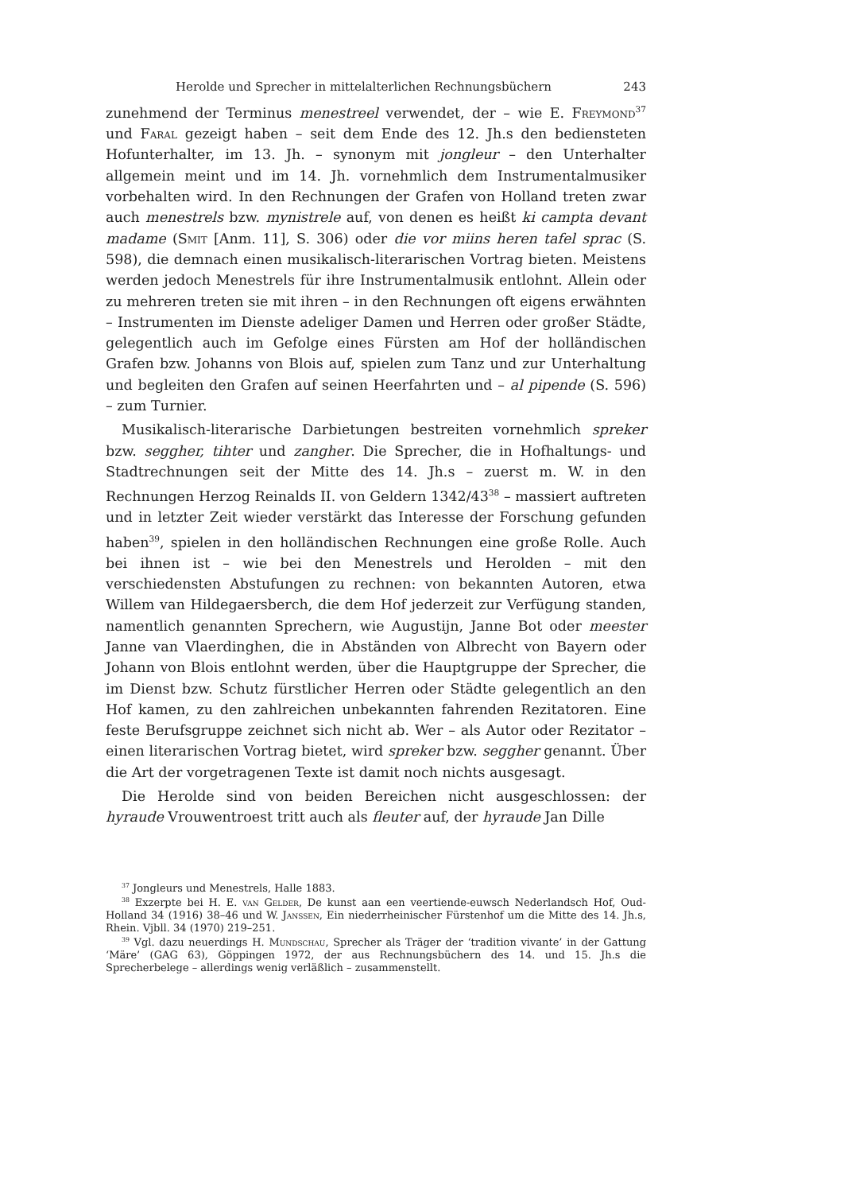Herolde und Sprecher in mittelalterlichen Rechnungsbüchern 243
zunehmend der Terminus menestreel verwendet, der – wie E. Freymond<sup>37</sup> und Faral gezeigt haben – seit dem Ende des 12. Jh.s den bediensteten Hofunterhalter, im 13. Jh. – synonym mit jongleur – den Unterhalter allgemein meint und im 14. Jh. vornehmlich dem Instrumentalmusiker vorbehalten wird. In den Rechnungen der Grafen von Holland treten zwar auch menestrels bzw. mynistrele auf, von denen es heißt ki campta devant madame (Smit [Anm. 11], S. 306) oder die vor miins heren tafel sprac (S. 598), die demnach einen musikalisch-literarischen Vortrag bieten. Meistens werden jedoch Menestrels für ihre Instrumentalmusik entlohnt. Allein oder zu mehreren treten sie mit ihren – in den Rechnungen oft eigens erwähnten – Instrumenten im Dienste adeliger Damen und Herren oder großer Städte, gelegentlich auch im Gefolge eines Fürsten am Hof der holländischen Grafen bzw. Johanns von Blois auf, spielen zum Tanz und zur Unterhaltung und begleiten den Grafen auf seinen Heerfahrten und – al pipende (S. 596) – zum Turnier.
Musikalisch-literarische Darbietungen bestreiten vornehmlich spreker bzw. seggher, tihter und zangher. Die Sprecher, die in Hofhaltungs- und Stadtrechnungen seit der Mitte des 14. Jh.s – zuerst m. W. in den Rechnungen Herzog Reinalds II. von Geldern 1342/43<sup>38</sup> – massiert auftreten und in letzter Zeit wieder verstärkt das Interesse der Forschung gefunden haben<sup>39</sup>, spielen in den holländischen Rechnungen eine große Rolle. Auch bei ihnen ist – wie bei den Menestrels und Herolden – mit den verschiedensten Abstufungen zu rechnen: von bekannten Autoren, etwa Willem van Hildegaersberch, die dem Hof jederzeit zur Verfügung standen, namentlich genannten Sprechern, wie Augustijn, Janne Bot oder meester Janne van Vlaerdinghen, die in Abständen von Albrecht von Bayern oder Johann von Blois entlohnt werden, über die Hauptgruppe der Sprecher, die im Dienst bzw. Schutz fürstlicher Herren oder Städte gelegentlich an den Hof kamen, zu den zahlreichen unbekannten fahrenden Rezitatoren. Eine feste Berufsgruppe zeichnet sich nicht ab. Wer – als Autor oder Rezitator – einen literarischen Vortrag bietet, wird spreker bzw. seggher genannt. Über die Art der vorgetragenen Texte ist damit noch nichts ausgesagt.
Die Herolde sind von beiden Bereichen nicht ausgeschlossen: der hyraude Vrouwentroest tritt auch als fleuter auf, der hyraude Jan Dille
<sup>37</sup> Jongleurs und Menestrels, Halle 1883.
<sup>38</sup> Exzerpte bei H. E. van Gelder, De kunst aan een veertiende-euwsch Nederlandsch Hof, Oud-Holland 34 (1916) 38–46 und W. Janssen, Ein niederrheinischer Fürstenhof um die Mitte des 14. Jh.s, Rhein. Vjbll. 34 (1970) 219–251.
<sup>39</sup> Vgl. dazu neuerdings H. Mundschau, Sprecher als Träger der ‘tradition vivante’ in der Gattung ‘Märe’ (GAG 63), Göppingen 1972, der aus Rechnungsbüchern des 14. und 15. Jh.s die Sprecherbelege – allerdings wenig verläßlich – zusammenstellt.